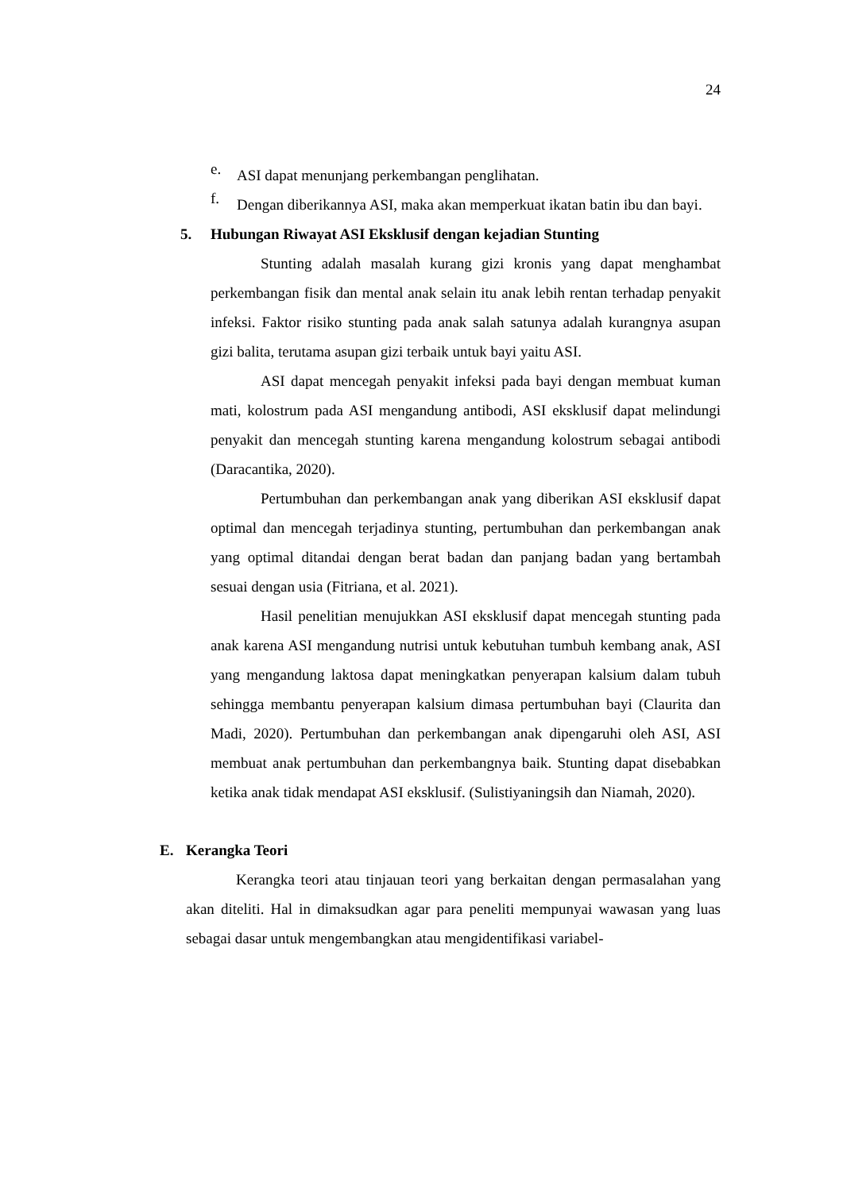24
e.
ASI dapat menunjang perkembangan penglihatan.
f.
Dengan diberikannya ASI, maka akan memperkuat ikatan batin ibu dan bayi.
5. Hubungan Riwayat ASI Eksklusif dengan kejadian Stunting
Stunting adalah masalah kurang gizi kronis yang dapat menghambat perkembangan fisik dan mental anak selain itu anak lebih rentan terhadap penyakit infeksi. Faktor risiko stunting pada anak salah satunya adalah kurangnya asupan gizi balita, terutama asupan gizi terbaik untuk bayi yaitu ASI.
ASI dapat mencegah penyakit infeksi pada bayi dengan membuat kuman mati, kolostrum pada ASI mengandung antibodi, ASI eksklusif dapat melindungi penyakit dan mencegah stunting karena mengandung kolostrum sebagai antibodi (Daracantika, 2020).
Pertumbuhan dan perkembangan anak yang diberikan ASI eksklusif dapat optimal dan mencegah terjadinya stunting, pertumbuhan dan perkembangan anak yang optimal ditandai dengan berat badan dan panjang badan yang bertambah sesuai dengan usia (Fitriana, et al. 2021).
Hasil penelitian menujukkan ASI eksklusif dapat mencegah stunting pada anak karena ASI mengandung nutrisi untuk kebutuhan tumbuh kembang anak, ASI yang mengandung laktosa dapat meningkatkan penyerapan kalsium dalam tubuh sehingga membantu penyerapan kalsium dimasa pertumbuhan bayi (Claurita dan Madi, 2020). Pertumbuhan dan perkembangan anak dipengaruhi oleh ASI, ASI membuat anak pertumbuhan dan perkembangnya baik. Stunting dapat disebabkan ketika anak tidak mendapat ASI eksklusif. (Sulistiyaningsih dan Niamah, 2020).
E. Kerangka Teori
Kerangka teori atau tinjauan teori yang berkaitan dengan permasalahan yang akan diteliti. Hal in dimaksudkan agar para peneliti mempunyai wawasan yang luas sebagai dasar untuk mengembangkan atau mengidentifikasi variabel-